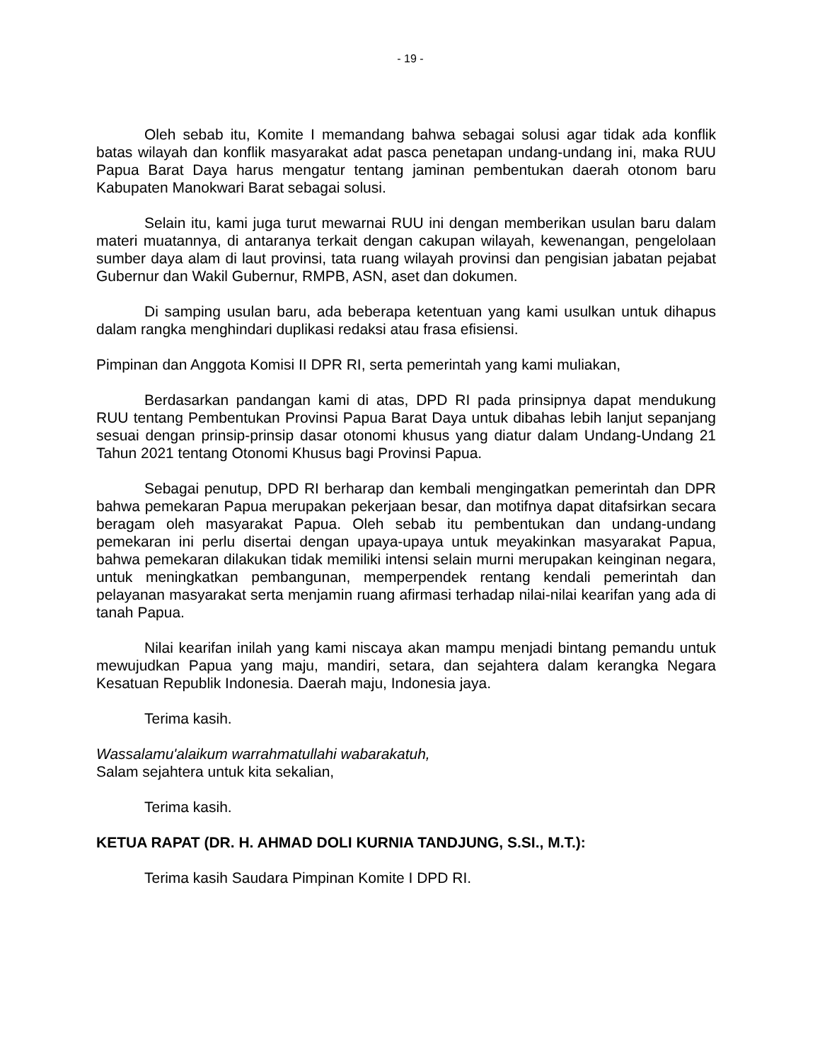- 19 -
Oleh sebab itu, Komite I memandang bahwa sebagai solusi agar tidak ada konflik batas wilayah dan konflik masyarakat adat pasca penetapan undang-undang ini, maka RUU Papua Barat Daya harus mengatur tentang jaminan pembentukan daerah otonom baru Kabupaten Manokwari Barat sebagai solusi.
Selain itu, kami juga turut mewarnai RUU ini dengan memberikan usulan baru dalam materi muatannya, di antaranya terkait dengan cakupan wilayah, kewenangan, pengelolaan sumber daya alam di laut provinsi, tata ruang wilayah provinsi dan pengisian jabatan pejabat Gubernur dan Wakil Gubernur, RMPB, ASN, aset dan dokumen.
Di samping usulan baru, ada beberapa ketentuan yang kami usulkan untuk dihapus dalam rangka menghindari duplikasi redaksi atau frasa efisiensi.
Pimpinan dan Anggota Komisi II DPR RI, serta pemerintah yang kami muliakan,
Berdasarkan pandangan kami di atas, DPD RI pada prinsipnya dapat mendukung RUU tentang Pembentukan Provinsi Papua Barat Daya untuk dibahas lebih lanjut sepanjang sesuai dengan prinsip-prinsip dasar otonomi khusus yang diatur dalam Undang-Undang 21 Tahun 2021 tentang Otonomi Khusus bagi Provinsi Papua.
Sebagai penutup, DPD RI berharap dan kembali mengingatkan pemerintah dan DPR bahwa pemekaran Papua merupakan pekerjaan besar, dan motifnya dapat ditafsirkan secara beragam oleh masyarakat Papua. Oleh sebab itu pembentukan dan undang-undang pemekaran ini perlu disertai dengan upaya-upaya untuk meyakinkan masyarakat Papua, bahwa pemekaran dilakukan tidak memiliki intensi selain murni merupakan keinginan negara, untuk meningkatkan pembangunan, memperpendek rentang kendali pemerintah dan pelayanan masyarakat serta menjamin ruang afirmasi terhadap nilai-nilai kearifan yang ada di tanah Papua.
Nilai kearifan inilah yang kami niscaya akan mampu menjadi bintang pemandu untuk mewujudkan Papua yang maju, mandiri, setara, dan sejahtera dalam kerangka Negara Kesatuan Republik Indonesia. Daerah maju, Indonesia jaya.
Terima kasih.
Wassalamu'alaikum warrahmatullahi wabarakatuh,
Salam sejahtera untuk kita sekalian,
Terima kasih.
KETUA RAPAT (DR. H. AHMAD DOLI KURNIA TANDJUNG, S.SI., M.T.):
Terima kasih Saudara Pimpinan Komite I DPD RI.